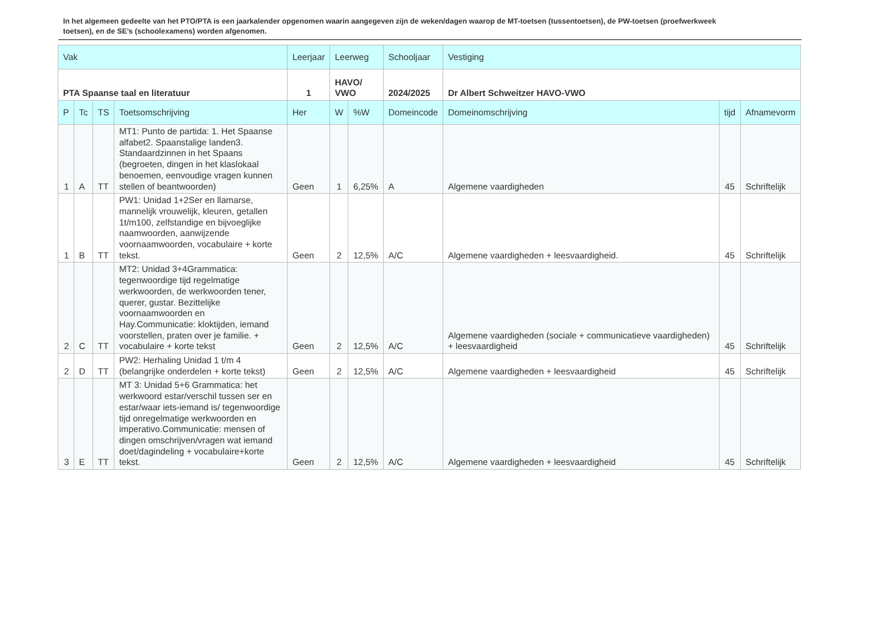In het algemeen gedeelte van het PTO/PTA is een jaarkalender opgenomen waarin aangegeven zijn de weken/dagen waarop de MT-toetsen (tussentoetsen), de PW-toetsen (proefwerkweek toetsen), en de SE’s (schoolexamens) worden afgenomen.
| Vak | | | | Leerjaar | Leerweg | | Schooljaar | Vestiging | | |
| --- | --- | --- | --- | --- | --- | --- | --- | --- | --- | --- |
| PTA Spaanse taal en literatuur | | | | 1 | HAVO/ VWO | | 2024/2025 | Dr Albert Schweitzer HAVO-VWO | | |
| P | Tc | TS | Toetsomschrijving | Her | W | %W | Domeincode | Domeinomschrijving | tijd | Afnamevorm |
| 1 | A | TT | MT1: Punto de partida: 1. Het Spaanse alfabet2. Spaanstalige landen3. Standaardzinnen in het Spaans (begroeten, dingen in het klaslokaal benoemen, eenvoudige vragen kunnen stellen of beantwoorden) | Geen | 1 | 6,25% | A | Algemene vaardigheden | 45 | Schriftelijk |
| 1 | B | TT | PW1: Unidad 1+2Ser en llamarse, mannelijk vrouwelijk, kleuren, getallen 1t/m100, zelfstandige en bijvoeglijke naamwoorden, aanwijzende voornaamwoorden, vocabulaire + korte tekst. | Geen | 2 | 12,5% | A/C | Algemene vaardigheden + leesvaardigheid. | 45 | Schriftelijk |
| 2 | C | TT | MT2: Unidad 3+4Grammatica: tegenwoordige tijd regelmatige werkwoorden, de werkwoorden tener, querer, gustar. Bezittelijke voornaamwoorden en Hay.Communicatie: kloktijden, iemand voorstellen, praten over je familie. + vocabulaire + korte tekst | Geen | 2 | 12,5% | A/C | Algemene vaardigheden (sociale + communicatieve vaardigheden) + leesvaardigheid | 45 | Schriftelijk |
| 2 | D | TT | PW2: Herhaling Unidad 1 t/m 4 (belangrijke onderdelen + korte tekst) | Geen | 2 | 12,5% | A/C | Algemene vaardigheden + leesvaardigheid | 45 | Schriftelijk |
| 3 | E | TT | MT 3: Unidad 5+6 Grammatica: het werkwoord estar/verschil tussen ser en estar/waar iets-iemand is/ tegenwoordige tijd onregelmatige werkwoorden en imperativo.Communicatie: mensen of dingen omschrijven/vragen wat iemand doet/dagindeling + vocabulaire+korte tekst. | Geen | 2 | 12,5% | A/C | Algemene vaardigheden + leesvaardigheid | 45 | Schriftelijk |